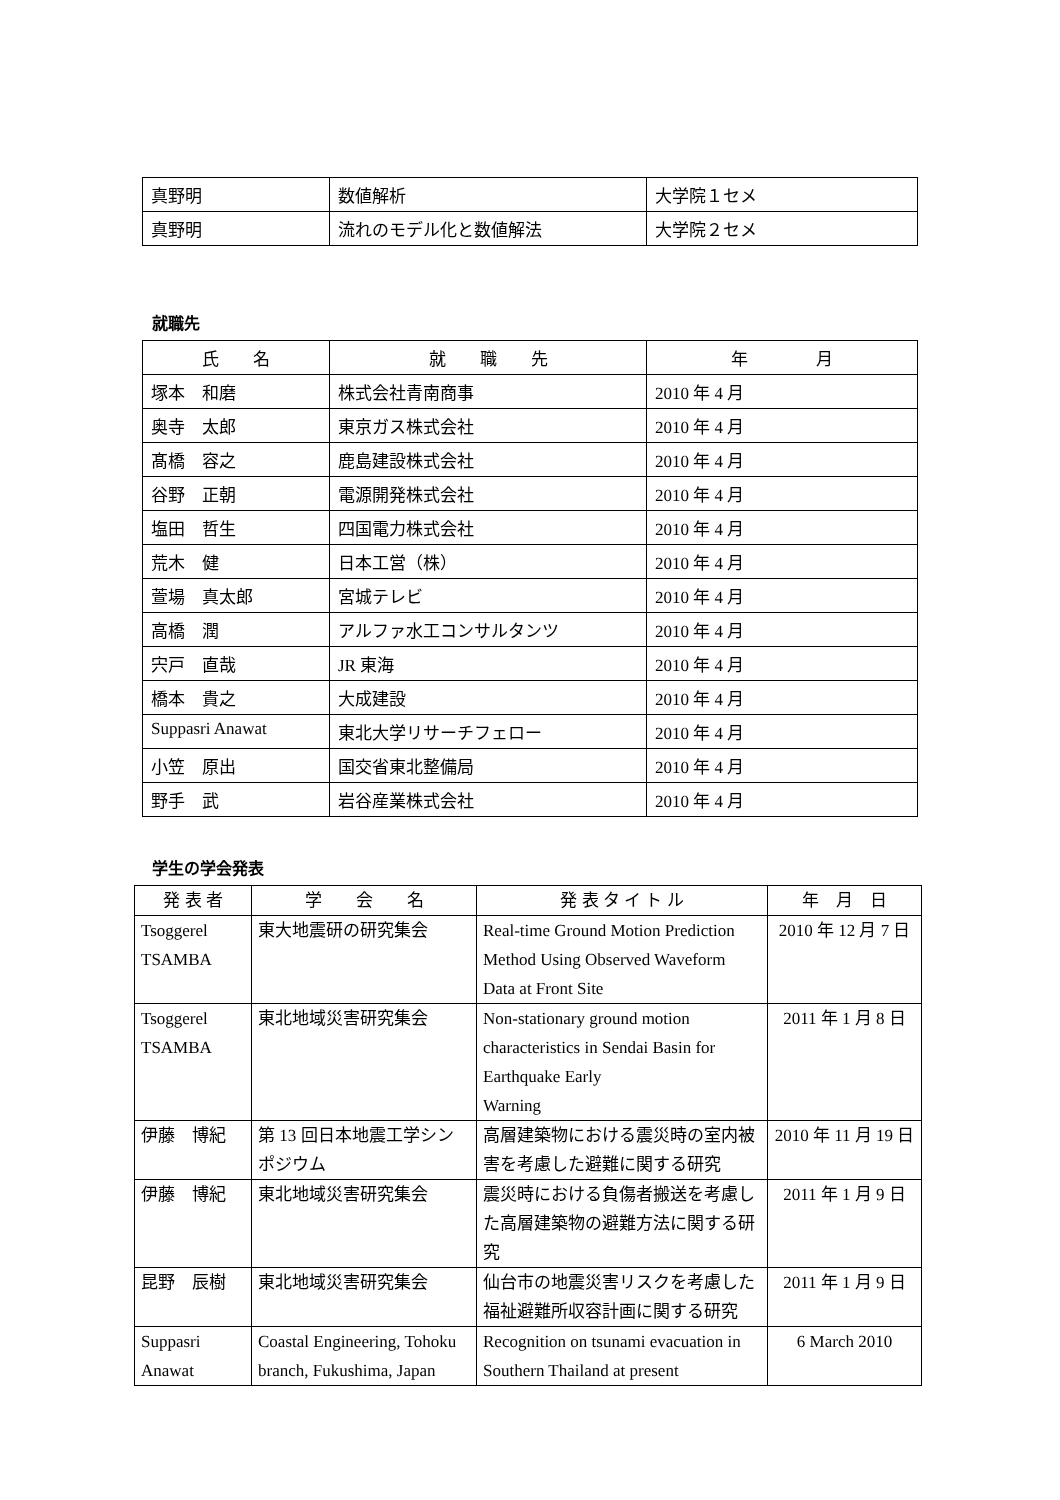| 真野明 | 数値解析 | 大学院１セメ |
| 真野明 | 流れのモデル化と数値解法 | 大学院２セメ |
就職先
| 氏 名 | 就 職 先 | 年 月 |
| --- | --- | --- |
| 塚本 和磨 | 株式会社青南商事 | 2010 年 4 月 |
| 奥寺 太郎 | 東京ガス株式会社 | 2010 年 4 月 |
| 髙橋 容之 | 鹿島建設株式会社 | 2010 年 4 月 |
| 谷野 正朝 | 電源開発株式会社 | 2010 年 4 月 |
| 塩田 哲生 | 四国電力株式会社 | 2010 年 4 月 |
| 荒木 健 | 日本工営（株） | 2010 年 4 月 |
| 萱場 真太郎 | 宮城テレビ | 2010 年 4 月 |
| 高橋 潤 | アルファ水工コンサルタンツ | 2010 年 4 月 |
| 宍戸 直哉 | JR 東海 | 2010 年 4 月 |
| 橋本 貴之 | 大成建設 | 2010 年 4 月 |
| Suppasri Anawat | 東北大学リサーチフェロー | 2010 年 4 月 |
| 小笠 原出 | 国交省東北整備局 | 2010 年 4 月 |
| 野手 武 | 岩谷産業株式会社 | 2010 年 4 月 |
学生の学会発表
| 発 表 者 | 学 会 名 | 発 表 タ イ ト ル | 年 月 日 |
| --- | --- | --- | --- |
| Tsoggerel TSAMBA | 東大地震研の研究集会 | Real-time Ground Motion Prediction Method Using Observed Waveform Data at Front Site | 2010 年 12 月 7 日 |
| Tsoggerel TSAMBA | 東北地域災害研究集会 | Non-stationary ground motion characteristics in Sendai Basin for Earthquake Early Warning | 2011 年 1 月 8 日 |
| 伊藤 博紀 | 第 13 回日本地震工学シンポジウム | 高層建築物における震災時の室内被害を考慮した避難に関する研究 | 2010 年 11 月 19 日 |
| 伊藤 博紀 | 東北地域災害研究集会 | 震災時における負傷者搬送を考慮した高層建築物の避難方法に関する研究 | 2011 年 1 月 9 日 |
| 昆野 辰樹 | 東北地域災害研究集会 | 仙台市の地震災害リスクを考慮した福祉避難所収容計画に関する研究 | 2011 年 1 月 9 日 |
| Suppasri Anawat | Coastal Engineering, Tohoku branch, Fukushima, Japan | Recognition on tsunami evacuation in Southern Thailand at present | 6 March 2010 |